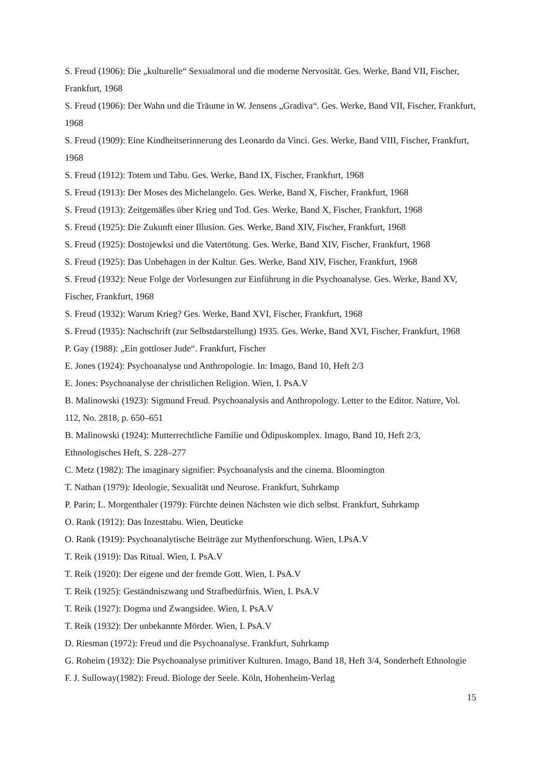S. Freud (1906): Die „kulturelle“ Sexualmoral und die moderne Nervosität. Ges. Werke, Band VII, Fischer, Frankfurt, 1968
S. Freud (1906): Der Wahn und die Träume in W. Jensens „Gradiva“. Ges. Werke, Band VII, Fischer, Frankfurt, 1968
S. Freud (1909): Eine Kindheitserinnerung des Leonardo da Vinci. Ges. Werke, Band VIII, Fischer, Frankfurt, 1968
S. Freud (1912): Totem und Tabu. Ges. Werke, Band IX, Fischer, Frankfurt, 1968
S. Freud (1913): Der Moses des Michelangelo. Ges. Werke, Band X, Fischer, Frankfurt, 1968
S. Freud (1913): Zeitgemäßes über Krieg und Tod. Ges. Werke, Band X, Fischer, Frankfurt, 1968
S. Freud (1925): Die Zukunft einer Illusion. Ges. Werke, Band XIV, Fischer, Frankfurt, 1968
S. Freud (1925): Dostojewksi und die Vatertötung. Ges. Werke, Band XIV, Fischer, Frankfurt, 1968
S. Freud (1925): Das Unbehagen in der Kultur. Ges. Werke, Band XIV, Fischer, Frankfurt, 1968
S. Freud (1932): Neue Folge der Vorlesungen zur Einführung in die Psychoanalyse. Ges. Werke, Band XV, Fischer, Frankfurt, 1968
S. Freud (1932): Warum Krieg? Ges. Werke, Band XVI, Fischer, Frankfurt, 1968
S. Freud (1935): Nachschrift (zur Selbstdarstellung) 1935. Ges. Werke, Band XVI, Fischer, Frankfurt, 1968
P. Gay (1988): „Ein gottloser Jude“. Frankfurt, Fischer
E. Jones (1924): Psychoanalyse und Anthropologie. In: Imago, Band 10, Heft 2/3
E. Jones: Psychoanalyse der christlichen Religion. Wien, I. PsA.V
B. Malinowski (1923): Sigmund Freud. Psychoanalysis and Anthropology. Letter to the Editor. Nature, Vol. 112, No. 2818, p. 650–651
B. Malinowski (1924): Mutterrechtliche Familie und Ödipuskomplex. Imago, Band 10, Heft 2/3, Ethnologisches Heft, S. 228–277
C. Metz (1982): The imaginary signifier: Psychoanalysis and the cinema. Bloomington
T. Nathan (1979): Ideologie, Sexualität und Neurose. Frankfurt, Suhrkamp
P. Parin; L. Morgenthaler (1979): Fürchte deinen Nächsten wie dich selbst. Frankfurt, Suhrkamp
O. Rank (1912): Das Inzesttabu. Wien, Deuticke
O. Rank (1919): Psychoanalytische Beiträge zur Mythenforschung. Wien, I.PsA.V
T. Reik (1919): Das Ritual. Wien, I. PsA.V
T. Reik (1920): Der eigene und der fremde Gott. Wien, I. PsA.V
T. Reik (1925): Geständniszwang und Strafbedürfnis. Wien, I. PsA.V
T. Reik (1927): Dogma und Zwangsidee. Wien, I. PsA.V
T. Reik (1932): Der unbekannte Mörder. Wien, I. PsA.V
D. Riesman (1972): Freud und die Psychoanalyse. Frankfurt, Suhrkamp
G. Roheim (1932): Die Psychoanalyse primitiver Kulturen. Imago, Band 18, Heft 3/4, Sonderheft Ethnologie
F. J. Sulloway(1982): Freud. Biologe der Seele. Köln, Hohenheim-Verlag
15